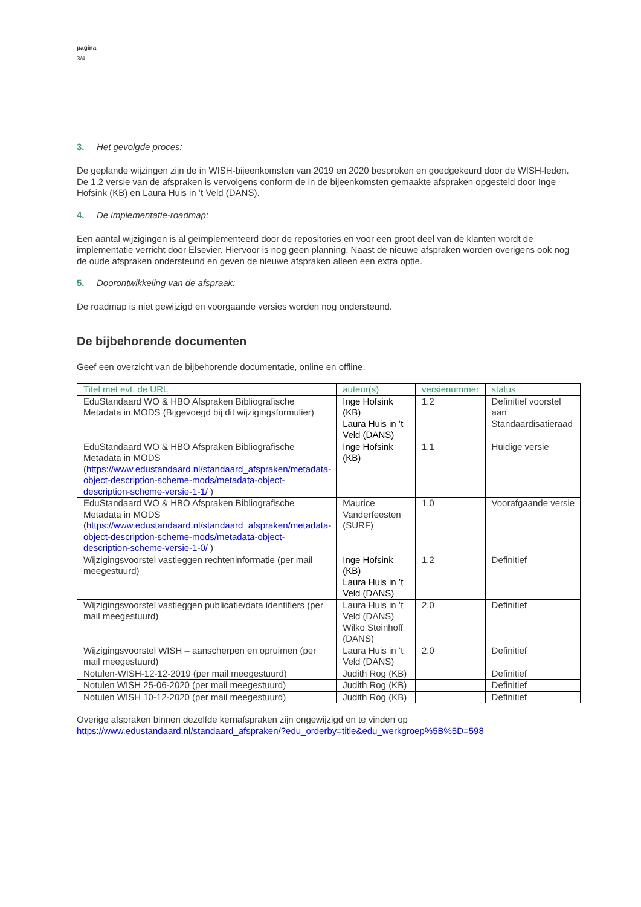pagina
3/4
3. Het gevolgde proces:
De geplande wijzingen zijn de in WISH-bijeenkomsten van 2019 en 2020 besproken en goedgekeurd door de WISH-leden. De 1.2 versie van de afspraken is vervolgens conform de in de bijeenkomsten gemaakte afspraken opgesteld door Inge Hofsink (KB) en Laura Huis in ’t Veld (DANS).
4. De implementatie-roadmap:
Een aantal wijzigingen is al geïmplementeerd door de repositories en voor een groot deel van de klanten wordt de implementatie verricht door Elsevier. Hiervoor is nog geen planning. Naast de nieuwe afspraken worden overigens ook nog de oude afspraken ondersteund en geven de nieuwe afspraken alleen een extra optie.
5. Doorontwikkeling van de afspraak:
De roadmap is niet gewijzigd en voorgaande versies worden nog ondersteund.
De bijbehorende documenten
Geef een overzicht van de bijbehorende documentatie, online en offline.
| Titel met evt. de URL | auteur(s) | versienummer | status |
| --- | --- | --- | --- |
| EduStandaard WO & HBO Afspraken Bibliografische Metadata in MODS (Bijgevoegd bij dit wijzigingsformulier) | Inge Hofsink (KB) Laura Huis in ’t Veld (DANS) | 1.2 | Definitief voorstel aan Standaardisatieraad |
| EduStandaard WO & HBO Afspraken Bibliografische Metadata in MODS ( https://www.edustandaard.nl/standaard_afspraken/metadata-object-description-scheme-mods/metadata-object-description-scheme-versie-1-1/ ) | Inge Hofsink (KB) | 1.1 | Huidige versie |
| EduStandaard WO & HBO Afspraken Bibliografische Metadata in MODS ( https://www.edustandaard.nl/standaard_afspraken/metadata-object-description-scheme-mods/metadata-object-description-scheme-versie-1-0/ ) | Maurice Vanderfeesten (SURF) | 1.0 | Voorafgaande versie |
| Wijzigingsvoorstel vastleggen rechteninformatie (per mail meegestuurd) | Inge Hofsink (KB) Laura Huis in ’t Veld (DANS) | 1.2 | Definitief |
| Wijzigingsvoorstel vastleggen publicatie/data identifiers (per mail meegestuurd) | Laura Huis in ’t Veld (DANS) Wilko Steinhoff (DANS) | 2.0 | Definitief |
| Wijzigingsvoorstel WISH – aanscherpen en opruimen (per mail meegestuurd) | Laura Huis in ’t Veld (DANS) | 2.0 | Definitief |
| Notulen-WISH-12-12-2019 (per mail meegestuurd) | Judith Rog (KB) | | Definitief |
| Notulen WISH 25-06-2020 (per mail meegestuurd) | Judith Rog (KB) | | Definitief |
| Notulen WISH 10-12-2020 (per mail meegestuurd) | Judith Rog (KB) | | Definitief |
Overige afspraken binnen dezelfde kernafspraken zijn ongewijzigd en te vinden op
https://www.edustandaard.nl/standaard_afspraken/?edu_orderby=title&edu_werkgroep%5B%5D=598